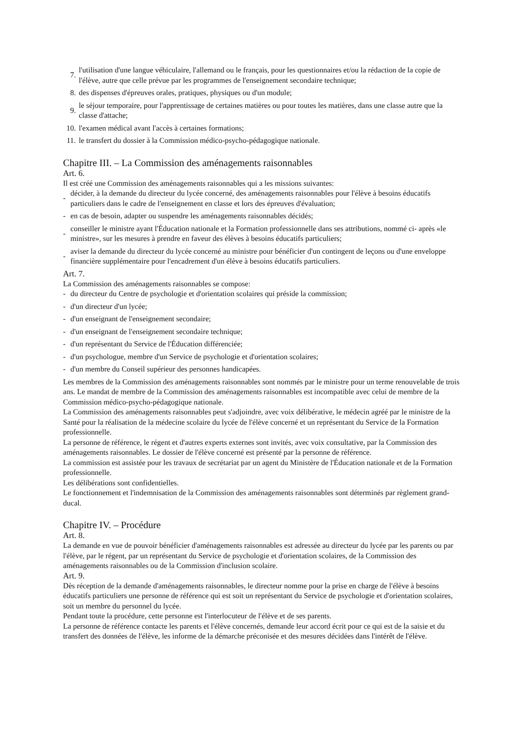7. l'utilisation d'une langue véhiculaire, l'allemand ou le français, pour les questionnaires et/ou la rédaction de la copie de l'élève, autre que celle prévue par les programmes de l'enseignement secondaire technique;
8. des dispenses d'épreuves orales, pratiques, physiques ou d'un module;
9. le séjour temporaire, pour l'apprentissage de certaines matières ou pour toutes les matières, dans une classe autre que la classe d'attache;
10. l'examen médical avant l'accès à certaines formations;
11. le transfert du dossier à la Commission médico-psycho-pédagogique nationale.
Chapitre III. – La Commission des aménagements raisonnables
Art. 6.
Il est créé une Commission des aménagements raisonnables qui a les missions suivantes:
- décider, à la demande du directeur du lycée concerné, des aménagements raisonnables pour l'élève à besoins éducatifs particuliers dans le cadre de l'enseignement en classe et lors des épreuves d'évaluation;
- en cas de besoin, adapter ou suspendre les aménagements raisonnables décidés;
- conseiller le ministre ayant l'Éducation nationale et la Formation professionnelle dans ses attributions, nommé ci- après «le ministre», sur les mesures à prendre en faveur des élèves à besoins éducatifs particuliers;
- aviser la demande du directeur du lycée concerné au ministre pour bénéficier d'un contingent de leçons ou d'une enveloppe financière supplémentaire pour l'encadrement d'un élève à besoins éducatifs particuliers.
Art. 7.
La Commission des aménagements raisonnables se compose:
- du directeur du Centre de psychologie et d'orientation scolaires qui préside la commission;
- d'un directeur d'un lycée;
- d'un enseignant de l'enseignement secondaire;
- d'un enseignant de l'enseignement secondaire technique;
- d'un représentant du Service de l'Éducation différenciée;
- d'un psychologue, membre d'un Service de psychologie et d'orientation scolaires;
- d'un membre du Conseil supérieur des personnes handicapées.
Les membres de la Commission des aménagements raisonnables sont nommés par le ministre pour un terme renouvelable de trois ans. Le mandat de membre de la Commission des aménagements raisonnables est incompatible avec celui de membre de la Commission médico-psycho-pédagogique nationale.
La Commission des aménagements raisonnables peut s'adjoindre, avec voix délibérative, le médecin agréé par le ministre de la Santé pour la réalisation de la médecine scolaire du lycée de l'élève concerné et un représentant du Service de la Formation professionnelle.
La personne de référence, le régent et d'autres experts externes sont invités, avec voix consultative, par la Commission des aménagements raisonnables. Le dossier de l'élève concerné est présenté par la personne de référence.
La commission est assistée pour les travaux de secrétariat par un agent du Ministère de l'Éducation nationale et de la Formation professionnelle.
Les délibérations sont confidentielles.
Le fonctionnement et l'indemnisation de la Commission des aménagements raisonnables sont déterminés par règlement grand-ducal.
Chapitre IV. – Procédure
Art. 8.
La demande en vue de pouvoir bénéficier d'aménagements raisonnables est adressée au directeur du lycée par les parents ou par l'élève, par le régent, par un représentant du Service de psychologie et d'orientation scolaires, de la Commission des aménagements raisonnables ou de la Commission d'inclusion scolaire.
Art. 9.
Dès réception de la demande d'aménagements raisonnables, le directeur nomme pour la prise en charge de l'élève à besoins éducatifs particuliers une personne de référence qui est soit un représentant du Service de psychologie et d'orientation scolaires, soit un membre du personnel du lycée.
Pendant toute la procédure, cette personne est l'interlocuteur de l'élève et de ses parents.
La personne de référence contacte les parents et l'élève concernés, demande leur accord écrit pour ce qui est de la saisie et du transfert des données de l'élève, les informe de la démarche préconisée et des mesures décidées dans l'intérêt de l'élève.